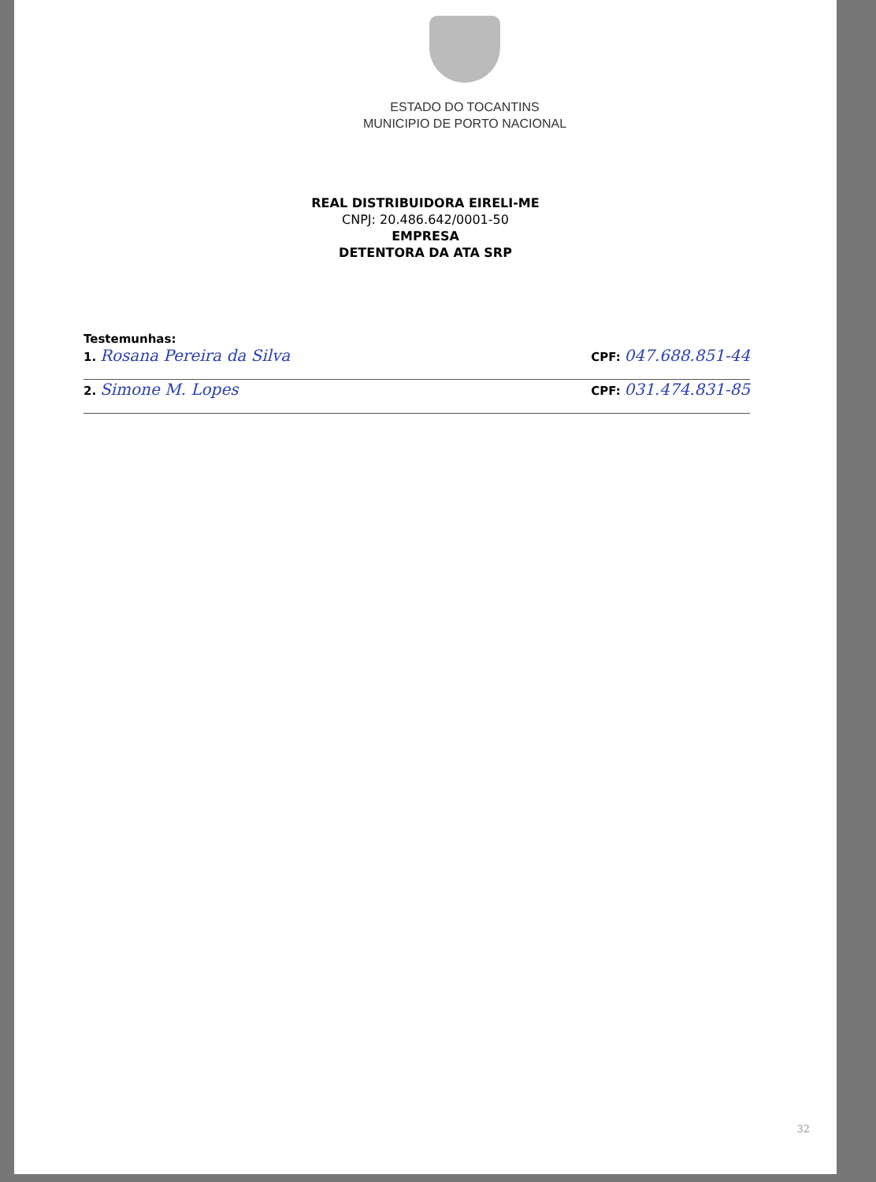ESTADO DO TOCANTINS
MUNICIPIO DE PORTO NACIONAL
REAL DISTRIBUIDORA EIRELI-ME
CNPJ: 20.486.642/0001-50
EMPRESA
DETENTORA DA ATA SRP
Testemunhas:
1. Rosana Pereira da Silva CPF: 047.688.851-44
2. Simone M. Lopes CPF: 031.474.831-85
32